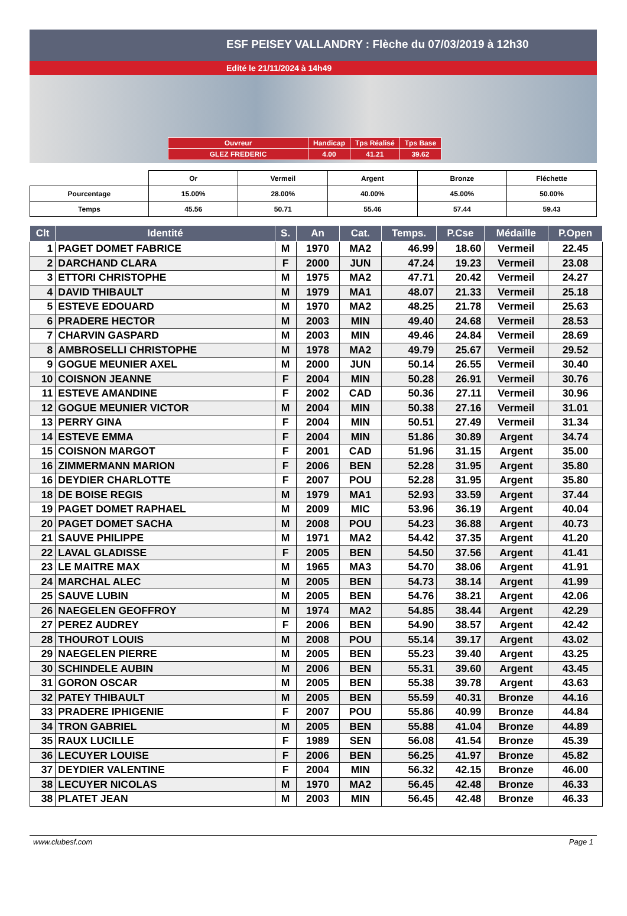ESF PEISEY VALLANDRY : Flèche du 07/03/2019 à 12h30
Edité le 21/11/2024 à 14h49
| Ouvreur | Handicap | Tps Réalisé | Tps Base |
| GLEZ FREDERIC | 4.00 | 41.21 | 39.62 |
| | Or | Vermeil | Argent | Bronze | Fléchette |
| Pourcentage | 15.00% | 28.00% | 40.00% | 45.00% | 50.00% |
| Temps | 45.56 | 50.71 | 55.46 | 57.44 | 59.43 |
| Clt | Identité | S. | An | Cat. | Temps. | P.Cse | Médaille | P.Open |
| --- | --- | --- | --- | --- | --- | --- | --- | --- |
| 1 | PAGET DOMET FABRICE | M | 1970 | MA2 | 46.99 | 18.60 | Vermeil | 22.45 |
| 2 | DARCHAND CLARA | F | 2000 | JUN | 47.24 | 19.23 | Vermeil | 23.08 |
| 3 | ETTORI CHRISTOPHE | M | 1975 | MA2 | 47.71 | 20.42 | Vermeil | 24.27 |
| 4 | DAVID THIBAULT | M | 1979 | MA1 | 48.07 | 21.33 | Vermeil | 25.18 |
| 5 | ESTEVE EDOUARD | M | 1970 | MA2 | 48.25 | 21.78 | Vermeil | 25.63 |
| 6 | PRADERE HECTOR | M | 2003 | MIN | 49.40 | 24.68 | Vermeil | 28.53 |
| 7 | CHARVIN GASPARD | M | 2003 | MIN | 49.46 | 24.84 | Vermeil | 28.69 |
| 8 | AMBROSELLI CHRISTOPHE | M | 1978 | MA2 | 49.79 | 25.67 | Vermeil | 29.52 |
| 9 | GOGUE MEUNIER AXEL | M | 2000 | JUN | 50.14 | 26.55 | Vermeil | 30.40 |
| 10 | COISNON JEANNE | F | 2004 | MIN | 50.28 | 26.91 | Vermeil | 30.76 |
| 11 | ESTEVE AMANDINE | F | 2002 | CAD | 50.36 | 27.11 | Vermeil | 30.96 |
| 12 | GOGUE MEUNIER VICTOR | M | 2004 | MIN | 50.38 | 27.16 | Vermeil | 31.01 |
| 13 | PERRY GINA | F | 2004 | MIN | 50.51 | 27.49 | Vermeil | 31.34 |
| 14 | ESTEVE EMMA | F | 2004 | MIN | 51.86 | 30.89 | Argent | 34.74 |
| 15 | COISNON MARGOT | F | 2001 | CAD | 51.96 | 31.15 | Argent | 35.00 |
| 16 | ZIMMERMANN MARION | F | 2006 | BEN | 52.28 | 31.95 | Argent | 35.80 |
| 16 | DEYDIER CHARLOTTE | F | 2007 | POU | 52.28 | 31.95 | Argent | 35.80 |
| 18 | DE BOISE REGIS | M | 1979 | MA1 | 52.93 | 33.59 | Argent | 37.44 |
| 19 | PAGET DOMET RAPHAEL | M | 2009 | MIC | 53.96 | 36.19 | Argent | 40.04 |
| 20 | PAGET DOMET SACHA | M | 2008 | POU | 54.23 | 36.88 | Argent | 40.73 |
| 21 | SAUVE PHILIPPE | M | 1971 | MA2 | 54.42 | 37.35 | Argent | 41.20 |
| 22 | LAVAL GLADISSE | F | 2005 | BEN | 54.50 | 37.56 | Argent | 41.41 |
| 23 | LE MAITRE MAX | M | 1965 | MA3 | 54.70 | 38.06 | Argent | 41.91 |
| 24 | MARCHAL ALEC | M | 2005 | BEN | 54.73 | 38.14 | Argent | 41.99 |
| 25 | SAUVE LUBIN | M | 2005 | BEN | 54.76 | 38.21 | Argent | 42.06 |
| 26 | NAEGELEN GEOFFROY | M | 1974 | MA2 | 54.85 | 38.44 | Argent | 42.29 |
| 27 | PEREZ AUDREY | F | 2006 | BEN | 54.90 | 38.57 | Argent | 42.42 |
| 28 | THOUROT LOUIS | M | 2008 | POU | 55.14 | 39.17 | Argent | 43.02 |
| 29 | NAEGELEN PIERRE | M | 2005 | BEN | 55.23 | 39.40 | Argent | 43.25 |
| 30 | SCHINDELE AUBIN | M | 2006 | BEN | 55.31 | 39.60 | Argent | 43.45 |
| 31 | GORON OSCAR | M | 2005 | BEN | 55.38 | 39.78 | Argent | 43.63 |
| 32 | PATEY THIBAULT | M | 2005 | BEN | 55.59 | 40.31 | Bronze | 44.16 |
| 33 | PRADERE IPHIGENIE | F | 2007 | POU | 55.86 | 40.99 | Bronze | 44.84 |
| 34 | TRON GABRIEL | M | 2005 | BEN | 55.88 | 41.04 | Bronze | 44.89 |
| 35 | RAUX LUCILLE | F | 1989 | SEN | 56.08 | 41.54 | Bronze | 45.39 |
| 36 | LECUYER LOUISE | F | 2006 | BEN | 56.25 | 41.97 | Bronze | 45.82 |
| 37 | DEYDIER VALENTINE | F | 2004 | MIN | 56.32 | 42.15 | Bronze | 46.00 |
| 38 | LECUYER NICOLAS | M | 1970 | MA2 | 56.45 | 42.48 | Bronze | 46.33 |
| 38 | PLATET JEAN | M | 2003 | MIN | 56.45 | 42.48 | Bronze | 46.33 |
www.clubesf.com Page 1